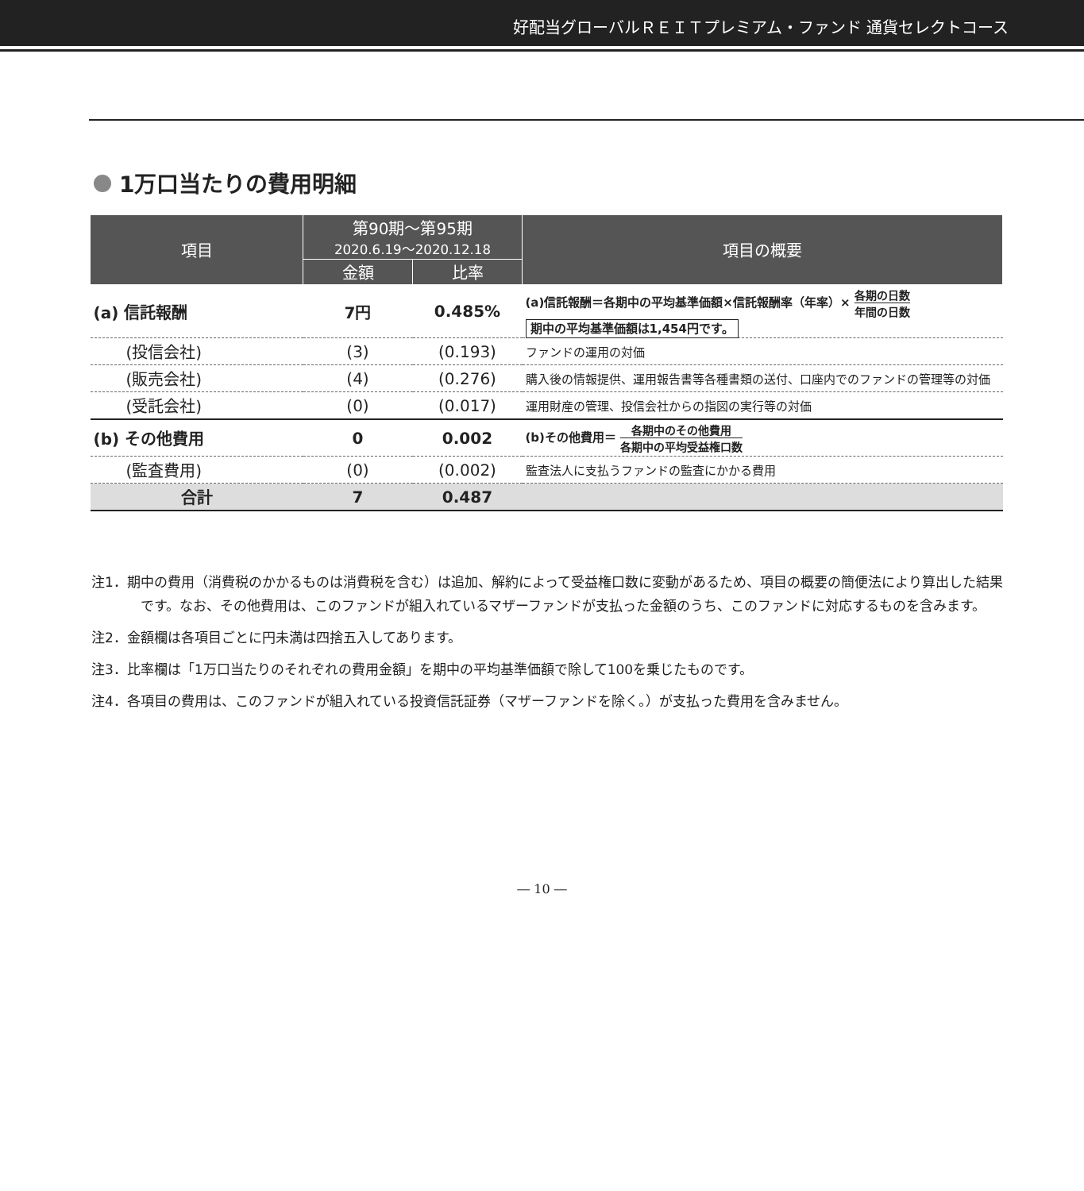好配当グローバルＲＥＩＴプレミアム・ファンド 通貨セレクトコース
1万口当たりの費用明細
| 項目 | 第90期～第95期 2020.6.19～2020.12.18 | | 項目の概要 |
| --- | --- | --- | --- |
| | 金額 | 比率 | |
| (a) 信託報酬 | 7円 | 0.485% | (a)信託報酬＝各期中の平均基準価額×信託報酬率（年率）× 各期の日数 年間の日数 期中の平均基準価額は1,454円です。 |
| (投信会社) | (3) | (0.193) | ファンドの運用の対価 |
| (販売会社) | (4) | (0.276) | 購入後の情報提供、運用報告書等各種書類の送付、口座内でのファンドの管理等の対価 |
| (受託会社) | (0) | (0.017) | 運用財産の管理、投信会社からの指図の実行等の対価 |
| (b) その他費用 | 0 | 0.002 | (b)その他費用＝ 各期中のその他費用 各期中の平均受益権口数 |
| (監査費用) | (0) | (0.002) | 監査法人に支払うファンドの監査にかかる費用 |
| 合計 | 7 | 0.487 | |
注1．期中の費用（消費税のかかるものは消費税を含む）は追加、解約によって受益権口数に変動があるため、項目の概要の簡便法により算出した結果です。なお、その他費用は、このファンドが組入れているマザーファンドが支払った金額のうち、このファンドに対応するものを含みます。
注2．金額欄は各項目ごとに円未満は四捨五入してあります。
注3．比率欄は「1万口当たりのそれぞれの費用金額」を期中の平均基準価額で除して100を乗じたものです。
注4．各項目の費用は、このファンドが組入れている投資信託証券（マザーファンドを除く。）が支払った費用を含みません。
― 10 ―